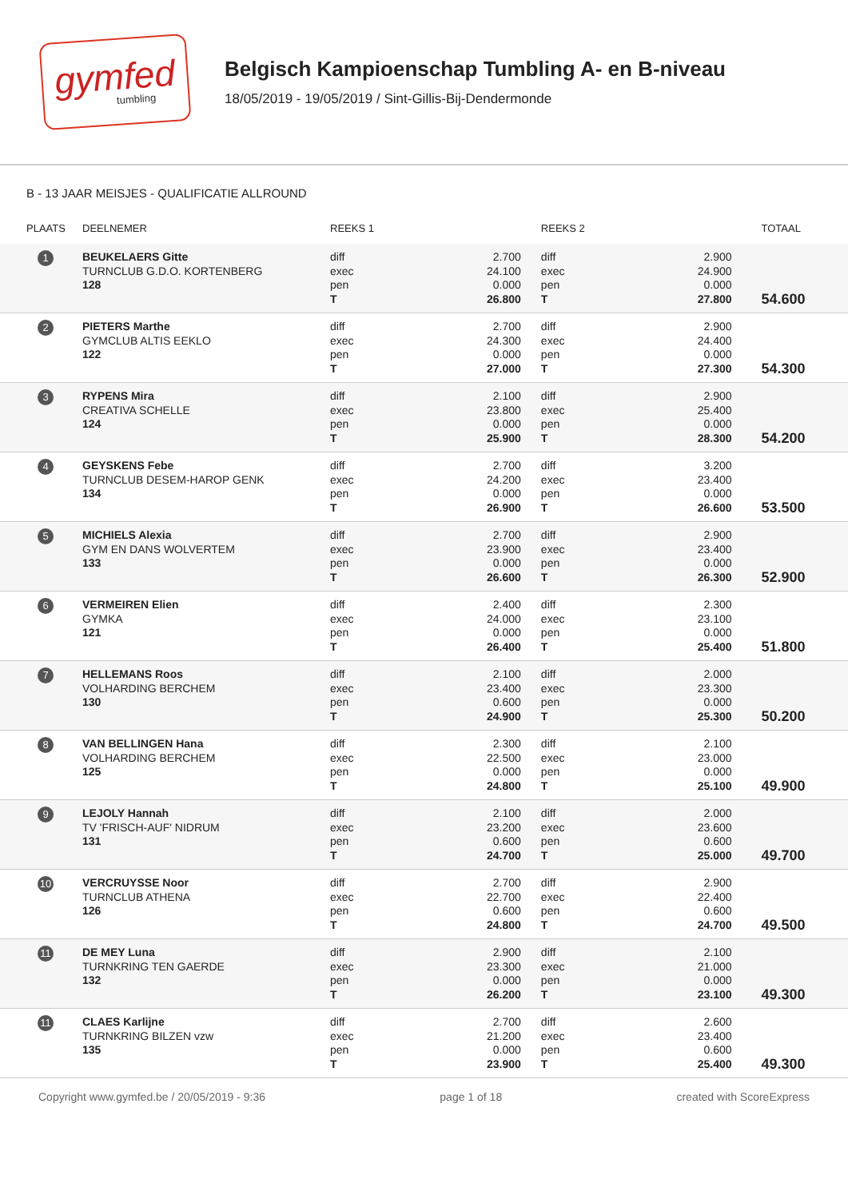gymfed
tumbling
Belgisch Kampioenschap Tumbling A- en B-niveau
18/05/2019 - 19/05/2019 / Sint-Gillis-Bij-Dendermonde
B - 13 JAAR MEISJES - QUALIFICATIE ALLROUND
| PLAATS | DEELNEMER | REEKS 1 | | REEKS 2 | | TOTAAL |
| --- | --- | --- | --- | --- | --- | --- |
| 1 | BEUKELAERS Gitte TURNCLUB G.D.O. KORTENBERG 128 | diff exec pen T | 2.700 24.100 0.000 26.800 | diff exec pen T | 2.900 24.900 0.000 27.800 | 54.600 |
| 2 | PIETERS Marthe GYMCLUB ALTIS EEKLO 122 | diff exec pen T | 2.700 24.300 0.000 27.000 | diff exec pen T | 2.900 24.400 0.000 27.300 | 54.300 |
| 3 | RYPENS Mira CREATIVA SCHELLE 124 | diff exec pen T | 2.100 23.800 0.000 25.900 | diff exec pen T | 2.900 25.400 0.000 28.300 | 54.200 |
| 4 | GEYSKENS Febe TURNCLUB DESEM-HAROP GENK 134 | diff exec pen T | 2.700 24.200 0.000 26.900 | diff exec pen T | 3.200 23.400 0.000 26.600 | 53.500 |
| 5 | MICHIELS Alexia GYM EN DANS WOLVERTEM 133 | diff exec pen T | 2.700 23.900 0.000 26.600 | diff exec pen T | 2.900 23.400 0.000 26.300 | 52.900 |
| 6 | VERMEIREN Elien GYMKA 121 | diff exec pen T | 2.400 24.000 0.000 26.400 | diff exec pen T | 2.300 23.100 0.000 25.400 | 51.800 |
| 7 | HELLEMANS Roos VOLHARDING BERCHEM 130 | diff exec pen T | 2.100 23.400 0.600 24.900 | diff exec pen T | 2.000 23.300 0.000 25.300 | 50.200 |
| 8 | VAN BELLINGEN Hana VOLHARDING BERCHEM 125 | diff exec pen T | 2.300 22.500 0.000 24.800 | diff exec pen T | 2.100 23.000 0.000 25.100 | 49.900 |
| 9 | LEJOLY Hannah TV 'FRISCH-AUF' NIDRUM 131 | diff exec pen T | 2.100 23.200 0.600 24.700 | diff exec pen T | 2.000 23.600 0.600 25.000 | 49.700 |
| 10 | VERCRUYSSE Noor TURNCLUB ATHENA 126 | diff exec pen T | 2.700 22.700 0.600 24.800 | diff exec pen T | 2.900 22.400 0.600 24.700 | 49.500 |
| 11 | DE MEY Luna TURNKRING TEN GAERDE 132 | diff exec pen T | 2.900 23.300 0.000 26.200 | diff exec pen T | 2.100 21.000 0.000 23.100 | 49.300 |
| 11 | CLAES Karlijne TURNKRING BILZEN vzw 135 | diff exec pen T | 2.700 21.200 0.000 23.900 | diff exec pen T | 2.600 23.400 0.600 25.400 | 49.300 |
Copyright www.gymfed.be / 20/05/2019 - 9:36 page 1 of 18 created with ScoreExpress